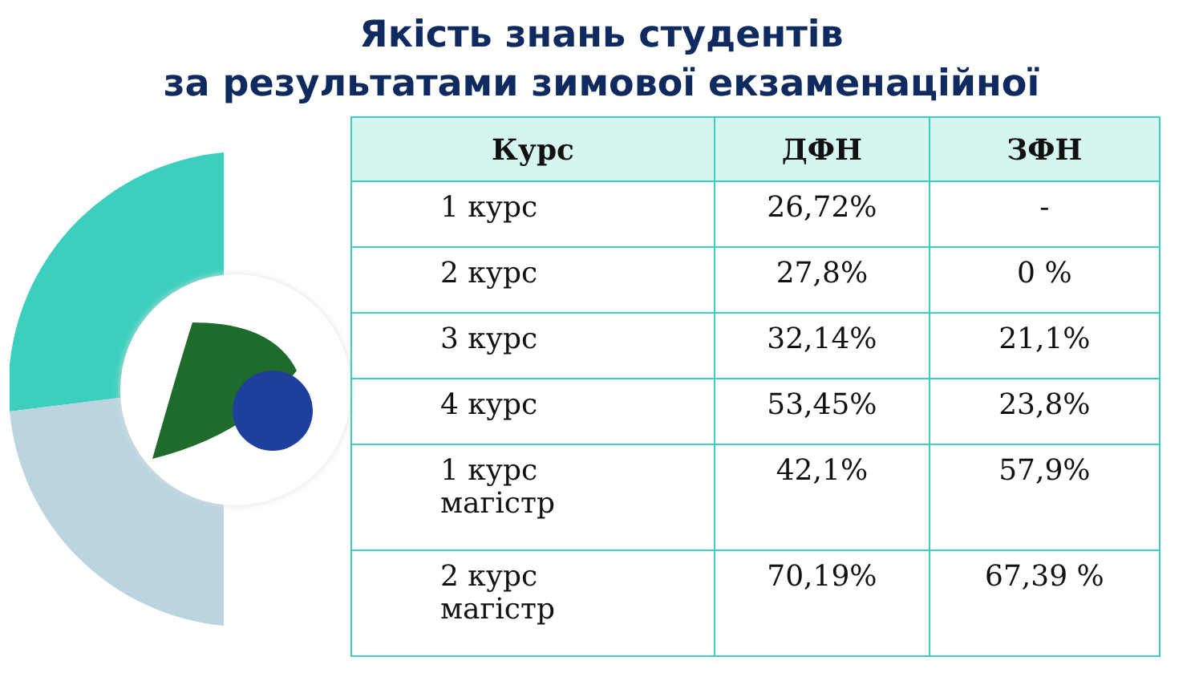Якість знань студентів
за результатами зимової екзаменаційної
| Курс | ДФН | ЗФН |
| --- | --- | --- |
| 1 курс | 26,72% | - |
| 2 курс | 27,8% | 0 % |
| 3 курс | 32,14% | 21,1% |
| 4 курс | 53,45% | 23,8% |
| 1 курс магістр | 42,1% | 57,9% |
| 2 курс магістр | 70,19% | 67,39 % |